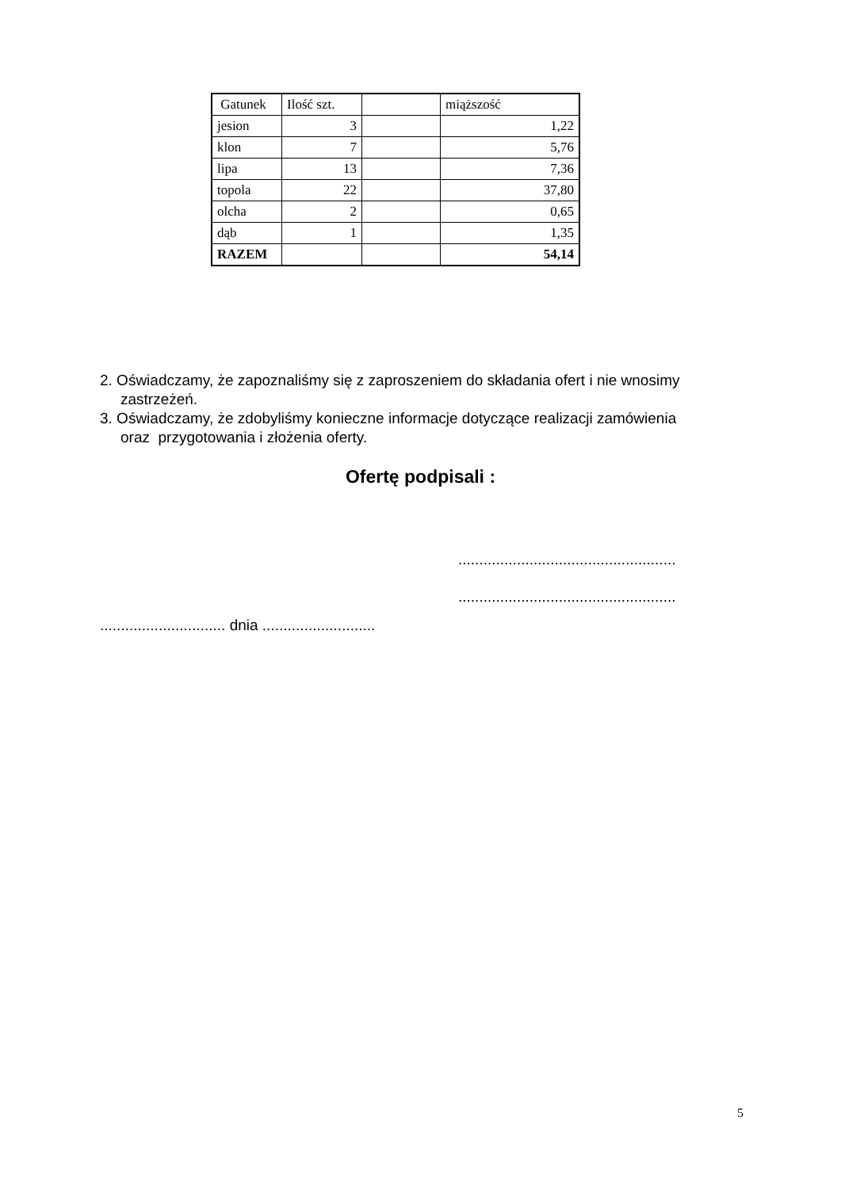| Gatunek | Ilość szt. | | miąższość |
| jesion | 3 | | 1,22 |
| klon | 7 | | 5,76 |
| lipa | 13 | | 7,36 |
| topola | 22 | | 37,80 |
| olcha | 2 | | 0,65 |
| dąb | 1 | | 1,35 |
| RAZEM | | | 54,14 |
2. Oświadczamy, że zapoznaliśmy się z zaproszeniem do składania ofert i nie wnosimy zastrzeżeń.
3. Oświadczamy, że zdobyliśmy konieczne informacje dotyczące realizacji zamówienia oraz przygotowania i złożenia oferty.
Ofertę podpisali :
....................................................
....................................................
.............................. dnia ...........................
5